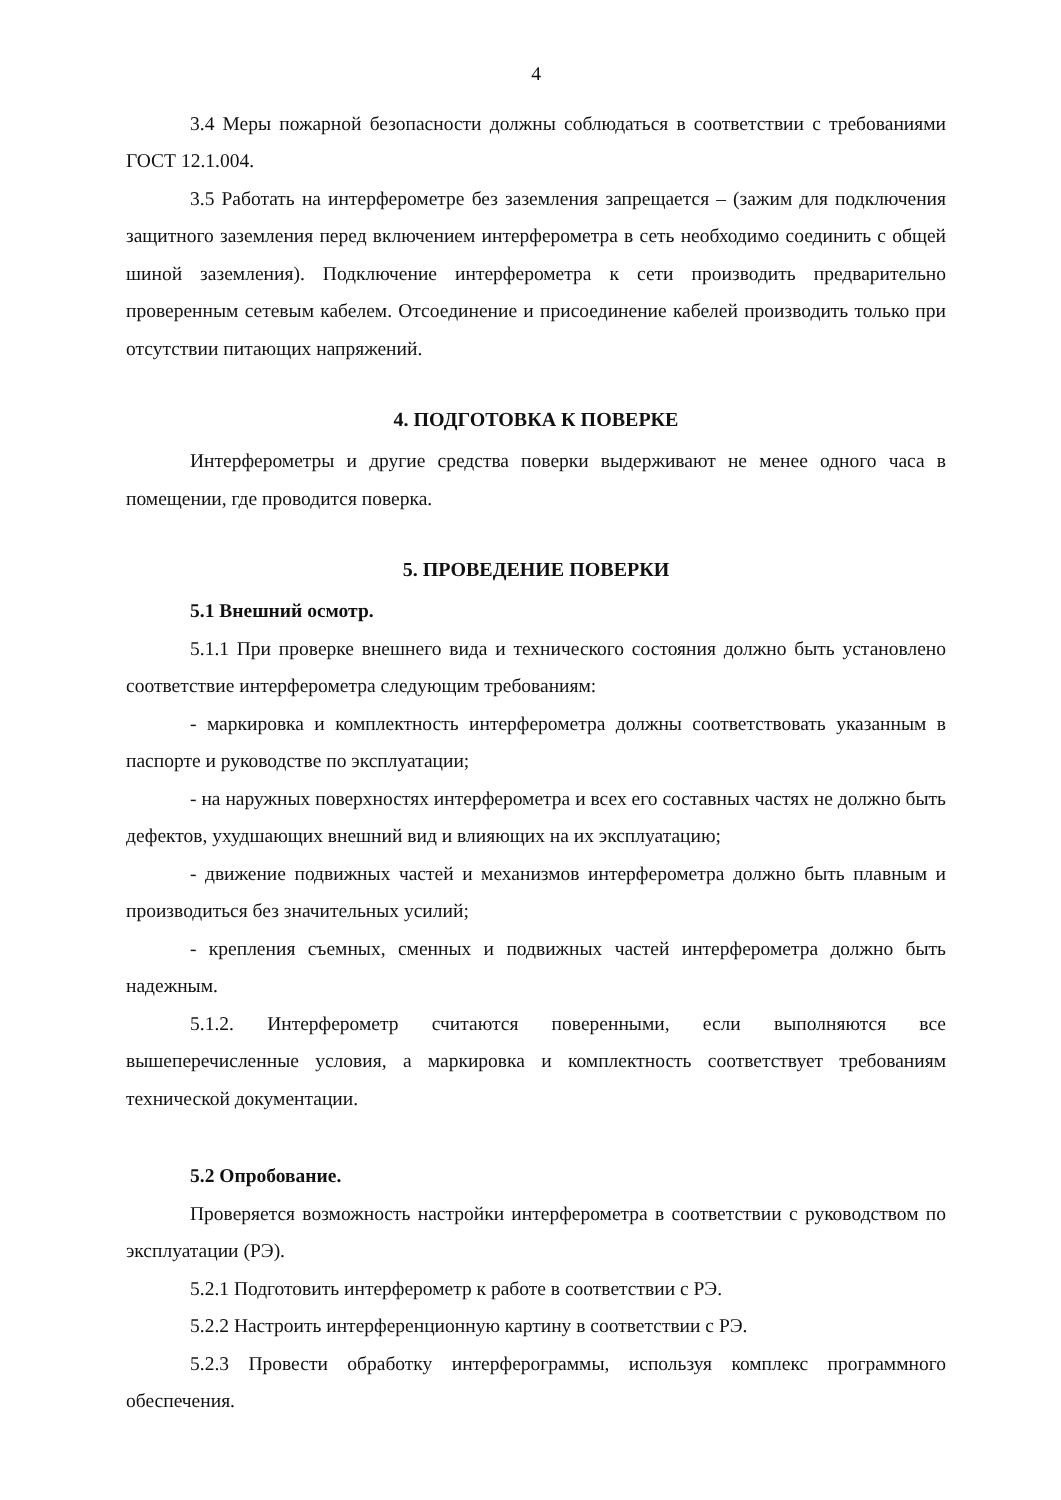4
3.4 Меры пожарной безопасности должны соблюдаться в соответствии с требованиями ГОСТ 12.1.004.
3.5 Работать на интерферометре без заземления запрещается – (зажим для подключения защитного заземления перед включением интерферометра в сеть необходимо соединить с общей шиной заземления). Подключение интерферометра к сети производить предварительно проверенным сетевым кабелем. Отсоединение и присоединение кабелей производить только при отсутствии питающих напряжений.
4. ПОДГОТОВКА К ПОВЕРКЕ
Интерферометры и другие средства поверки выдерживают не менее одного часа в помещении, где проводится поверка.
5. ПРОВЕДЕНИЕ ПОВЕРКИ
5.1 Внешний осмотр.
5.1.1 При проверке внешнего вида и технического состояния должно быть установлено соответствие интерферометра следующим требованиям:
- маркировка и комплектность интерферометра должны соответствовать указанным в паспорте и руководстве по эксплуатации;
- на наружных поверхностях интерферометра и всех его составных частях не должно быть дефектов, ухудшающих внешний вид и влияющих на их эксплуатацию;
- движение подвижных частей и механизмов интерферометра должно быть плавным и производиться без значительных усилий;
- крепления съемных, сменных и подвижных частей интерферометра должно быть надежным.
5.1.2. Интерферометр считаются поверенными, если выполняются все вышеперечисленные условия, а маркировка и комплектность соответствует требованиям технической документации.
5.2 Опробование.
Проверяется возможность настройки интерферометра в соответствии с руководством по эксплуатации (РЭ).
5.2.1 Подготовить интерферометр к работе в соответствии с РЭ.
5.2.2 Настроить интерференционную картину в соответствии с РЭ.
5.2.3 Провести обработку интерферограммы, используя комплекс программного обеспечения.